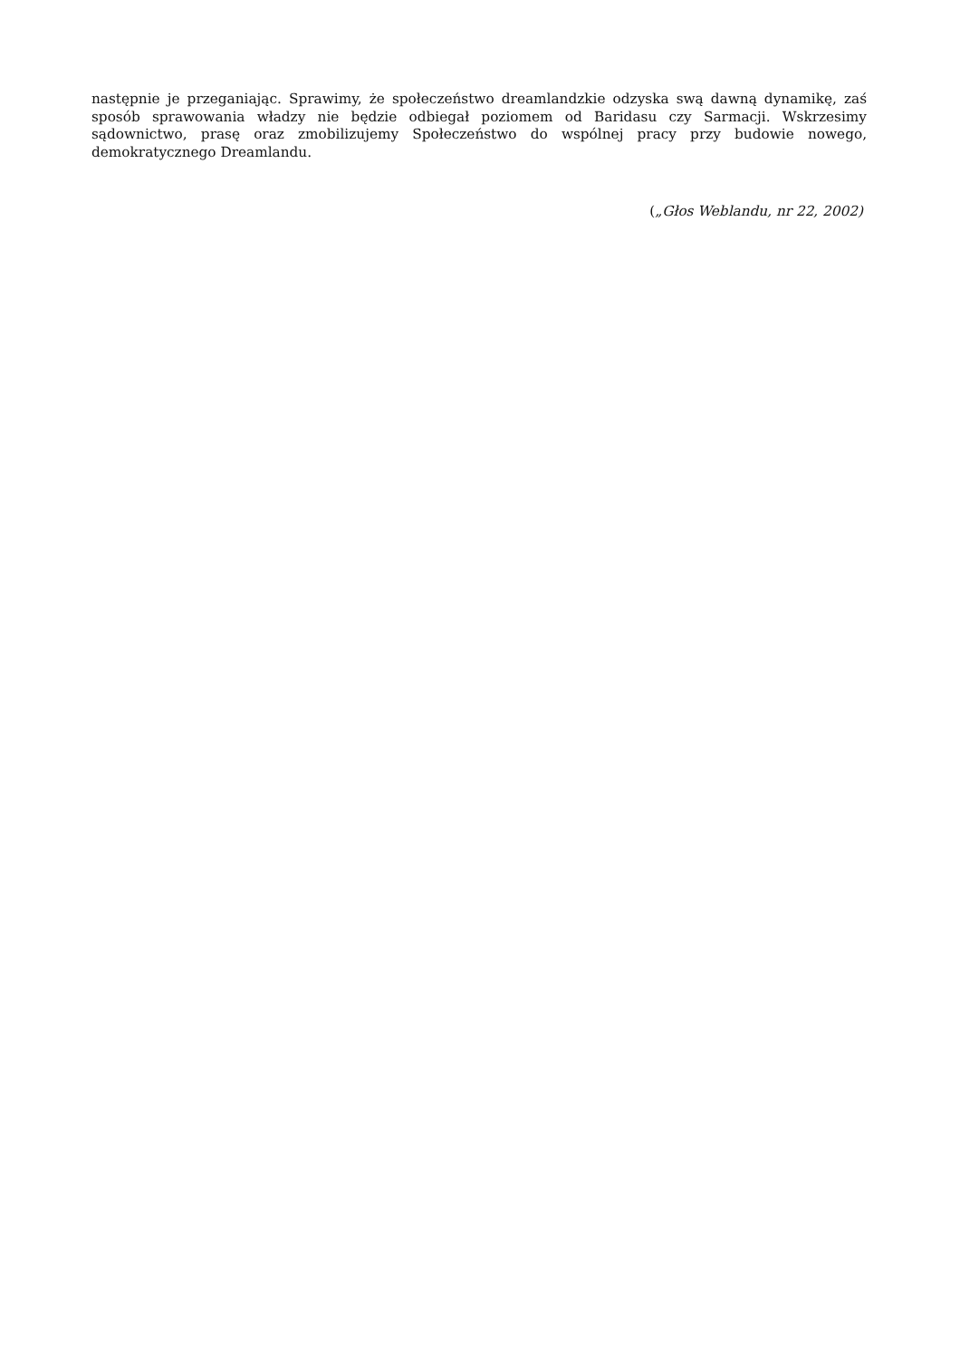następnie je przeganiając. Sprawimy, że społeczeństwo dreamlandzkie odzyska swą dawną dynamikę, zaś sposób sprawowania władzy nie będzie odbiegał poziomem od Baridasu czy Sarmacji. Wskrzesimy sądownictwo, prasę oraz zmobilizujemy Społeczeństwo do wspólnej pracy przy budowie nowego, demokratycznego Dreamlandu.
(„Głos Weblandu, nr 22, 2002)